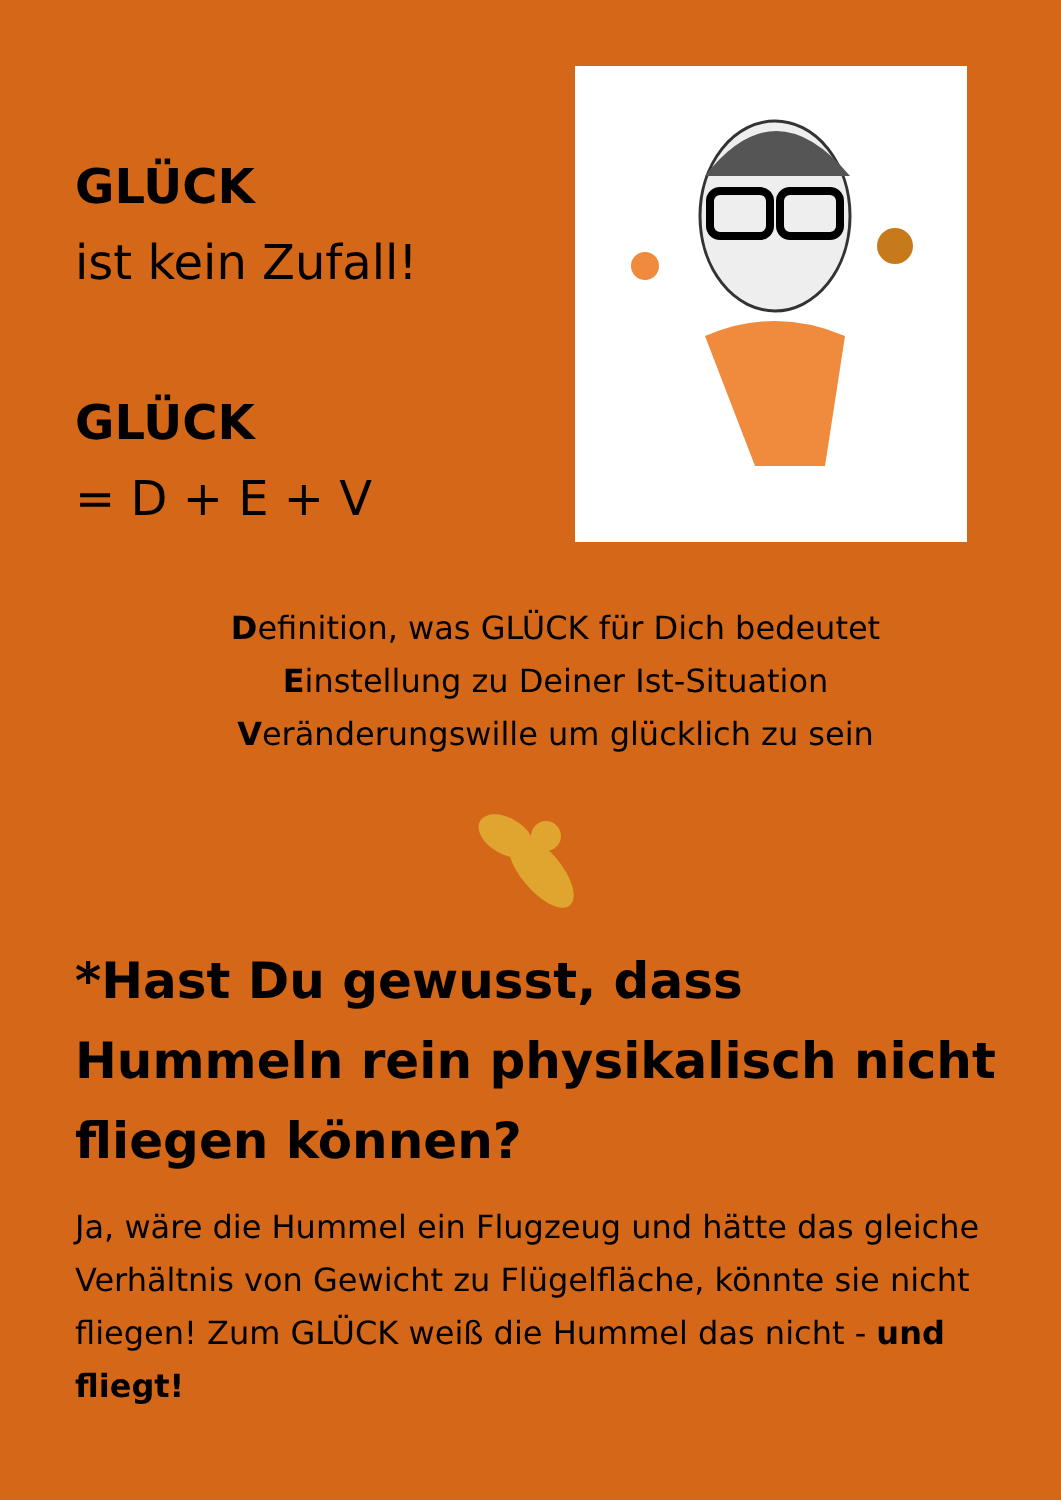GLÜCK
ist kein Zufall!
GLÜCK
= D + E + V
Definition, was GLÜCK für Dich bedeutet
Einstellung zu Deiner Ist-Situation
Veränderungswille um glücklich zu sein
*Hast Du gewusst, dass Hummeln rein physikalisch nicht fliegen können?
Ja, wäre die Hummel ein Flugzeug und hätte das gleiche Verhältnis von Gewicht zu Flügelfläche, könnte sie nicht fliegen! Zum GLÜCK weiß die Hummel das nicht - und fliegt!